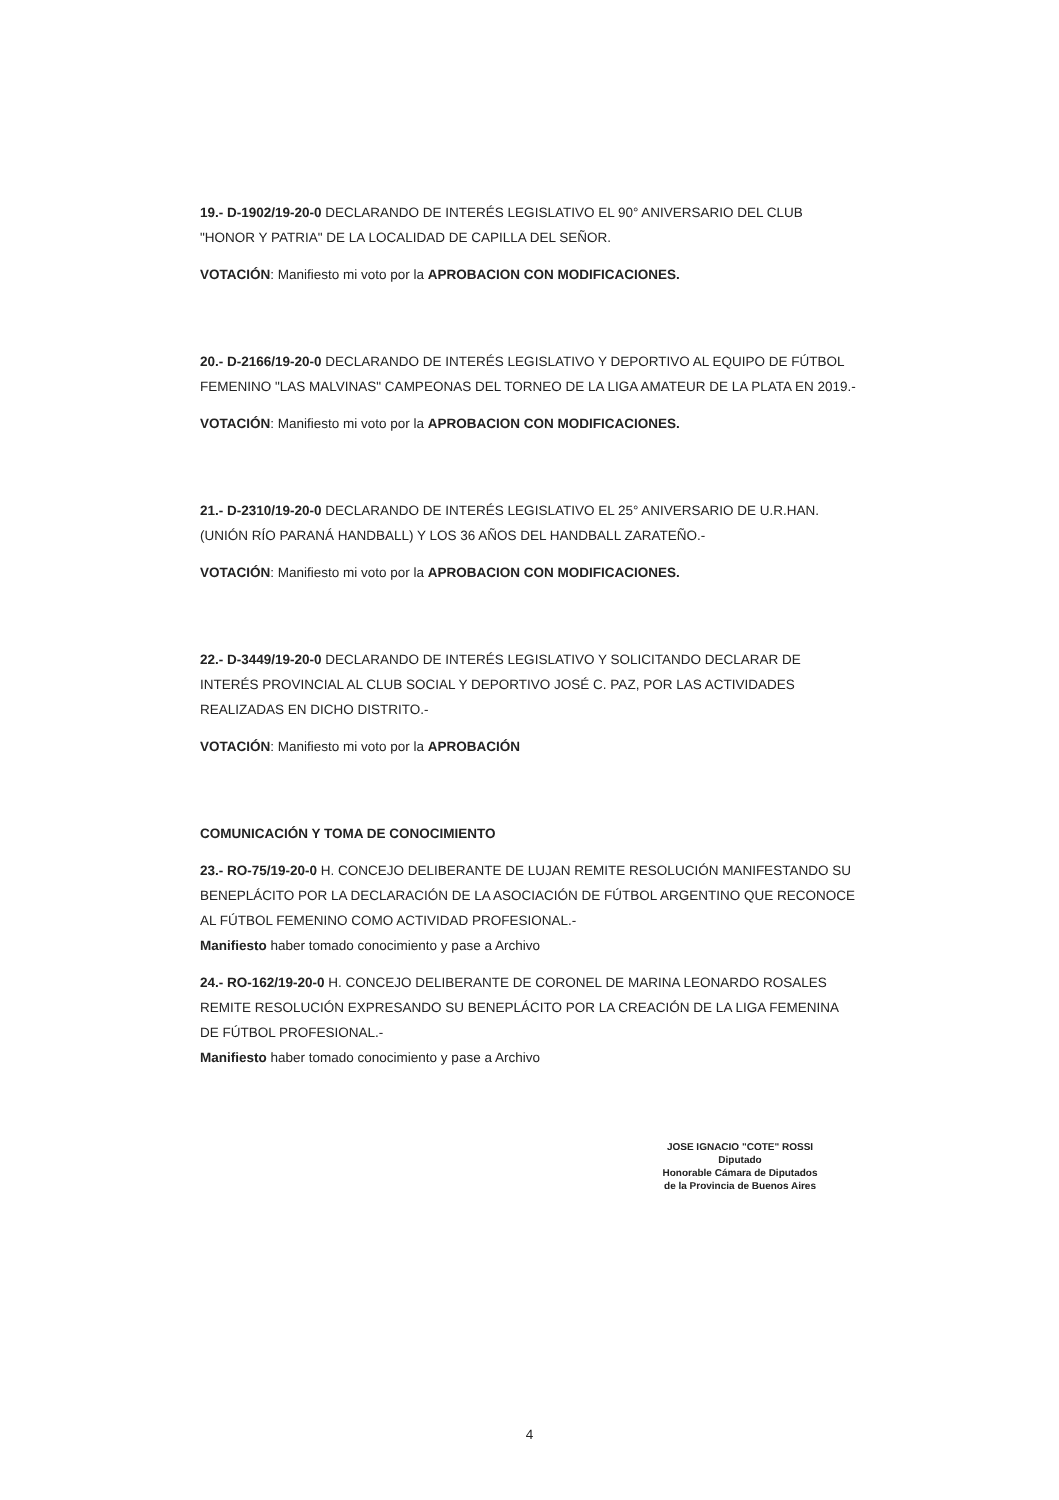19.- D-1902/19-20-0 DECLARANDO DE INTERÉS LEGISLATIVO EL 90° ANIVERSARIO DEL CLUB "HONOR Y PATRIA" DE LA LOCALIDAD DE CAPILLA DEL SEÑOR.
VOTACIÓN: Manifiesto mi voto por la APROBACION CON MODIFICACIONES.
20.- D-2166/19-20-0 DECLARANDO DE INTERÉS LEGISLATIVO Y DEPORTIVO AL EQUIPO DE FÚTBOL FEMENINO "LAS MALVINAS" CAMPEONAS DEL TORNEO DE LA LIGA AMATEUR DE LA PLATA EN 2019.-
VOTACIÓN: Manifiesto mi voto por la APROBACION CON MODIFICACIONES.
21.- D-2310/19-20-0 DECLARANDO DE INTERÉS LEGISLATIVO EL 25° ANIVERSARIO DE U.R.HAN. (UNIÓN RÍO PARANÁ HANDBALL) Y LOS 36 AÑOS DEL HANDBALL ZARATEÑO.-
VOTACIÓN: Manifiesto mi voto por la APROBACION CON MODIFICACIONES.
22.- D-3449/19-20-0 DECLARANDO DE INTERÉS LEGISLATIVO Y SOLICITANDO DECLARAR DE INTERÉS PROVINCIAL AL CLUB SOCIAL Y DEPORTIVO JOSÉ C. PAZ, POR LAS ACTIVIDADES REALIZADAS EN DICHO DISTRITO.-
VOTACIÓN: Manifiesto mi voto por la APROBACIÓN
COMUNICACIÓN Y TOMA DE CONOCIMIENTO
23.- RO-75/19-20-0 H. CONCEJO DELIBERANTE DE LUJAN REMITE RESOLUCIÓN MANIFESTANDO SU BENEPLÁCITO POR LA DECLARACIÓN DE LA ASOCIACIÓN DE FÚTBOL ARGENTINO QUE RECONOCE AL FÚTBOL FEMENINO COMO ACTIVIDAD PROFESIONAL.-
Manifiesto haber tomado conocimiento y pase a Archivo
24.- RO-162/19-20-0 H. CONCEJO DELIBERANTE DE CORONEL DE MARINA LEONARDO ROSALES REMITE RESOLUCIÓN EXPRESANDO SU BENEPLÁCITO POR LA CREACIÓN DE LA LIGA FEMENINA DE FÚTBOL PROFESIONAL.-
Manifiesto haber tomado conocimiento y pase a Archivo
JOSE IGNACIO "COTE" ROSSI
Diputado
Honorable Cámara de Diputados
de la Provincia de Buenos Aires
4